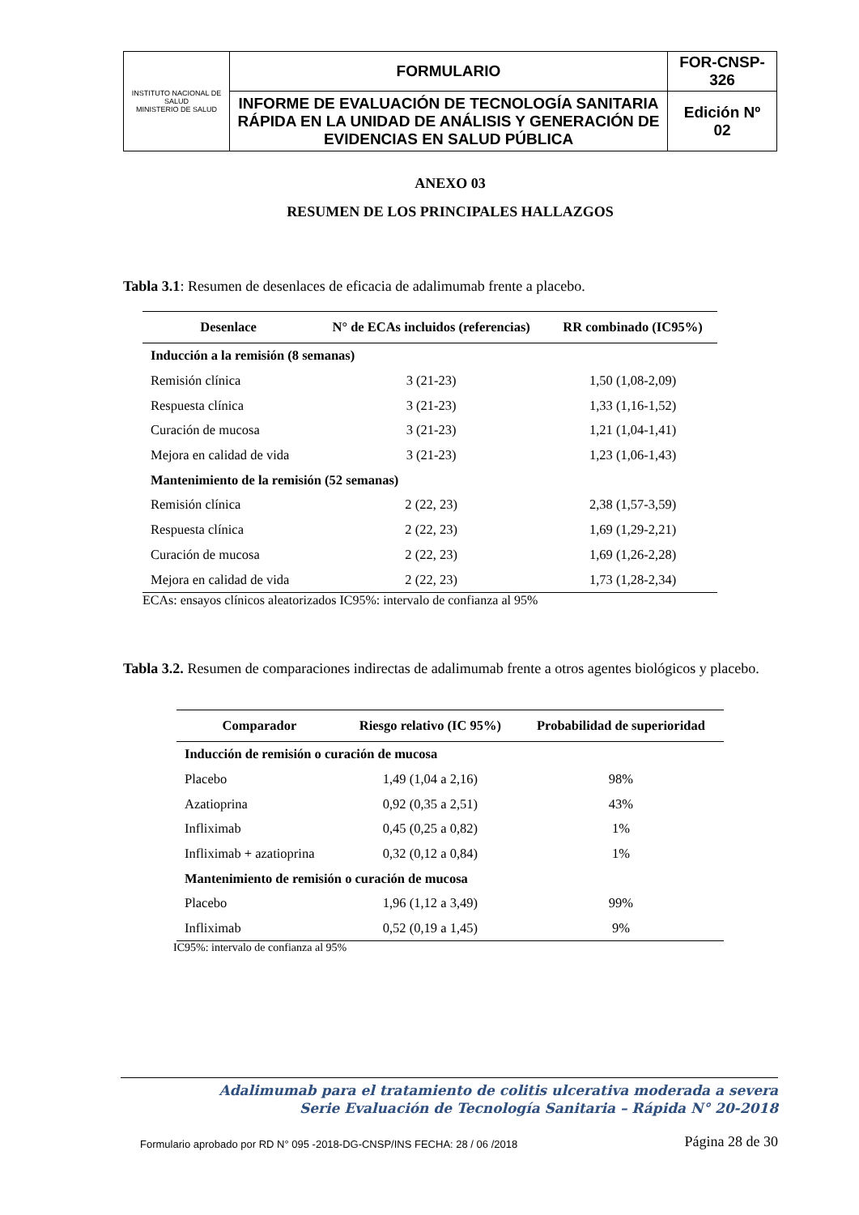| INSTITUTO NACIONAL DE SALUD MINISTERIO DE SALUD | FORMULARIO | FOR-CNSP- 326 |
| | INFORME DE EVALUACIÓN DE TECNOLOGÍA SANITARIA RÁPIDA EN LA UNIDAD DE ANÁLISIS Y GENERACIÓN DE EVIDENCIAS EN SALUD PÚBLICA | Edición Nº 02 |
ANEXO 03
RESUMEN DE LOS PRINCIPALES HALLAZGOS
Tabla 3.1: Resumen de desenlaces de eficacia de adalimumab frente a placebo.
| Desenlace | N° de ECAs incluidos (referencias) | RR combinado (IC95%) |
| --- | --- | --- |
| Inducción a la remisión (8 semanas) | | |
| Remisión clínica | 3 (21-23) | 1,50 (1,08-2,09) |
| Respuesta clínica | 3 (21-23) | 1,33 (1,16-1,52) |
| Curación de mucosa | 3 (21-23) | 1,21 (1,04-1,41) |
| Mejora en calidad de vida | 3 (21-23) | 1,23 (1,06-1,43) |
| Mantenimiento de la remisión (52 semanas) | | |
| Remisión clínica | 2 (22, 23) | 2,38 (1,57-3,59) |
| Respuesta clínica | 2 (22, 23) | 1,69 (1,29-2,21) |
| Curación de mucosa | 2 (22, 23) | 1,69 (1,26-2,28) |
| Mejora en calidad de vida | 2 (22, 23) | 1,73 (1,28-2,34) |
ECAs: ensayos clínicos aleatorizados IC95%: intervalo de confianza al 95%
Tabla 3.2. Resumen de comparaciones indirectas de adalimumab frente a otros agentes biológicos y placebo.
| Comparador | Riesgo relativo (IC 95%) | Probabilidad de superioridad |
| --- | --- | --- |
| Inducción de remisión o curación de mucosa | | |
| Placebo | 1,49 (1,04 a 2,16) | 98% |
| Azatioprina | 0,92 (0,35 a 2,51) | 43% |
| Infliximab | 0,45 (0,25 a 0,82) | 1% |
| Infliximab + azatioprina | 0,32 (0,12 a 0,84) | 1% |
| Mantenimiento de remisión o curación de mucosa | | |
| Placebo | 1,96 (1,12 a 3,49) | 99% |
| Infliximab | 0,52 (0,19 a 1,45) | 9% |
IC95%: intervalo de confianza al 95%
Adalimumab para el tratamiento de colitis ulcerativa moderada a severa
Serie Evaluación de Tecnología Sanitaria – Rápida N° 20-2018
Formulario aprobado por RD N° 095 -2018-DG-CNSP/INS FECHA: 28 / 06 /2018 Página 28 de 30